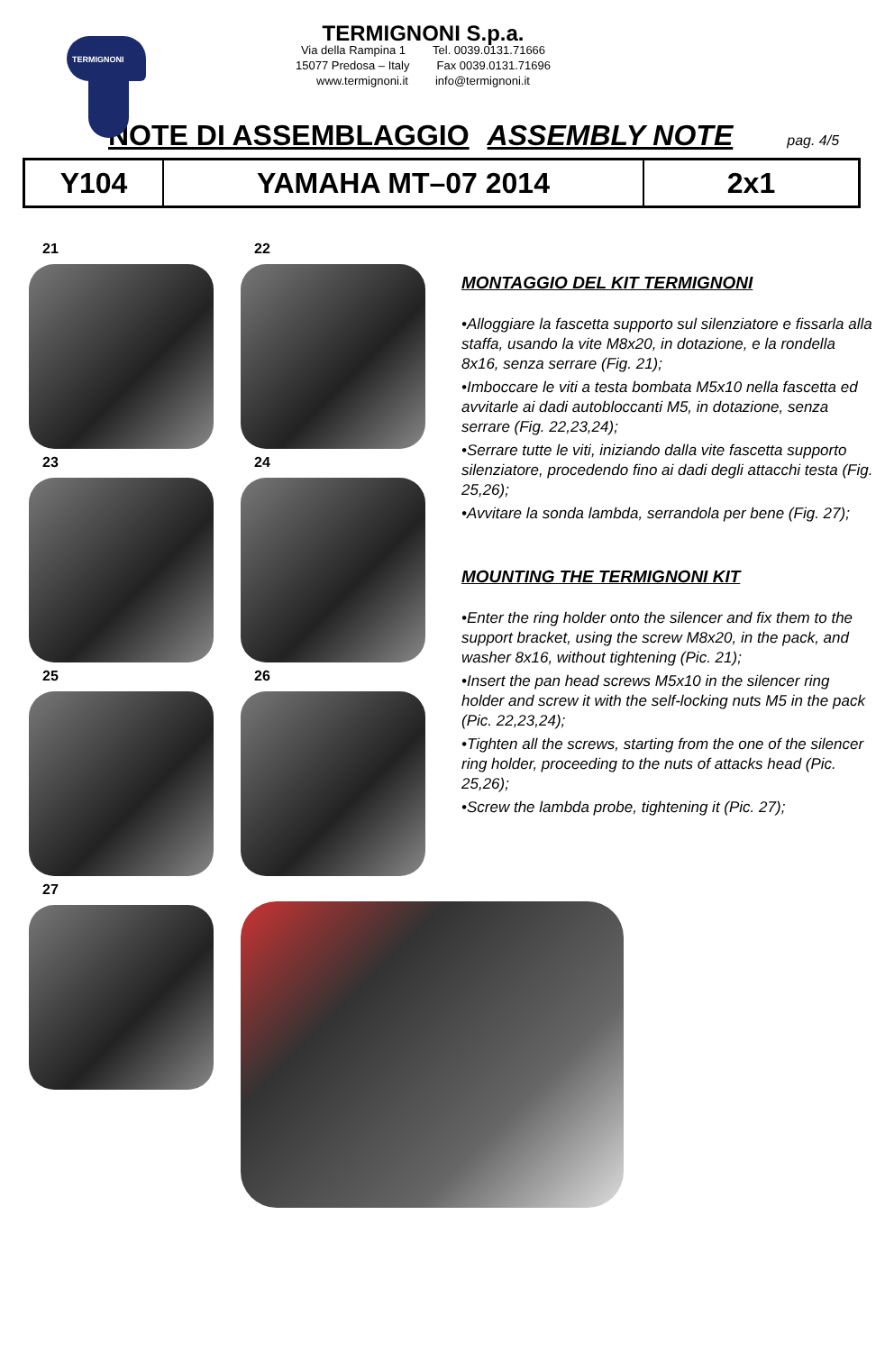TERMIGNONI
TERMIGNONI S.p.a.
Via della Rampina 1 Tel. 0039.0131.71666
15077 Predosa – Italy Fax 0039.0131.71696
www.termignoni.it info@termignoni.it
NOTE DI ASSEMBLAGGIO ASSEMBLY NOTE pag. 4/5
| Y104 | YAMAHA MT–07 2014 | 2x1 |
21
22
23
24
25
26
MONTAGGIO DEL KIT TERMIGNONI
•Alloggiare la fascetta supporto sul silenziatore e fissarla alla staffa, usando la vite M8x20, in dotazione, e la rondella 8x16, senza serrare (Fig. 21);
•Imboccare le viti a testa bombata M5x10 nella fascetta ed avvitarle ai dadi autobloccanti M5, in dotazione, senza serrare (Fig. 22,23,24);
•Serrare tutte le viti, iniziando dalla vite fascetta supporto silenziatore, procedendo fino ai dadi degli attacchi testa (Fig. 25,26);
•Avvitare la sonda lambda, serrandola per bene (Fig. 27);
MOUNTING THE TERMIGNONI KIT
•Enter the ring holder onto the silencer and fix them to the support bracket, using the screw M8x20, in the pack, and washer 8x16, without tightening (Pic. 21);
•Insert the pan head screws M5x10 in the silencer ring holder and screw it with the self-locking nuts M5 in the pack (Pic. 22,23,24);
•Tighten all the screws, starting from the one of the silencer ring holder, proceeding to the nuts of attacks head (Pic. 25,26);
•Screw the lambda probe, tightening it (Pic. 27);
27